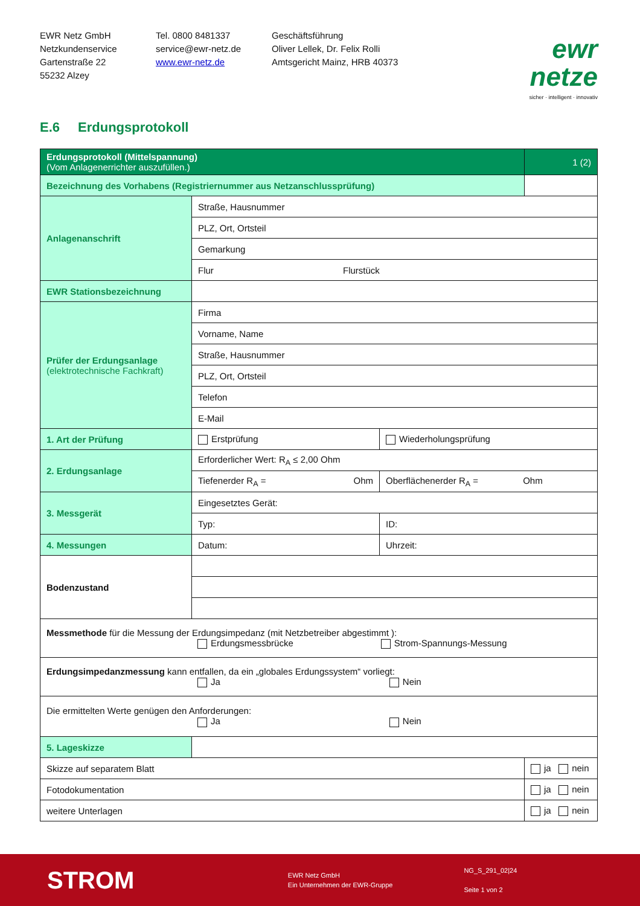EWR Netz GmbH
Netzkundenservice
Gartenstraße 22
55232 Alzey
Tel. 0800 8481337
service@ewr-netz.de
www.ewr-netz.de
Geschäftsführung
Oliver Lellek, Dr. Felix Rolli
Amtsgericht Mainz, HRB 40373
ewr netze
sicher · intelligent · innovativ
E.6 Erdungsprotokoll
| Erdungsprotokoll (Mittelspannung) (Vom Anlagenerrichter auszufüllen.) | | | 1 (2) |
| Bezeichnung des Vorhabens (Registriernummer aus Netzanschlussprüfung) | | | |
| Anlagenanschrift | Straße, Hausnummer | | |
| | PLZ, Ort, Ortsteil | | |
| | Gemarkung | | |
| | Flur Flurstück | | |
| EWR Stationsbezeichnung | | | |
| Prüfer der Erdungsanlage (elektrotechnische Fachkraft) | Firma | | |
| | Vorname, Name | | |
| | Straße, Hausnummer | | |
| | PLZ, Ort, Ortsteil | | |
| | Telefon | | |
| | E-Mail | | |
| 1. Art der Prüfung | Erstprüfung | Wiederholungsprüfung | |
| 2. Erdungsanlage | Erforderlicher Wert: R<sub>A</sub> ≤ 2,00 Ohm | | |
| | Tiefenerder R<sub>A</sub> = Ohm | Oberflächenerder R<sub>A</sub> = Ohm | |
| 3. Messgerät | Eingesetztes Gerät: | | |
| | Typ: | ID: | |
| 4. Messungen | Datum: | Uhrzeit: | |
| Bodenzustand | | | |
| Messmethode für die Messung der Erdungsimpedanz (mit Netzbetreiber abgestimmt ): Erdungsmessbrücke Strom-Spannungs-Messung | | | |
| Erdungsimpedanzmessung kann entfallen, da ein „globales Erdungssystem“ vorliegt: Ja Nein | | | |
| Die ermittelten Werte genügen den Anforderungen: Ja Nein | | | |
| 5. Lageskizze | | | |
| Skizze auf separatem Blatt | | | ja nein |
| Fotodokumentation | | | ja nein |
| weitere Unterlagen | | | ja nein |
STROM
EWR Netz GmbH
Ein Unternehmen der EWR-Gruppe
NG_S_291_02|24
Seite 1 von 2